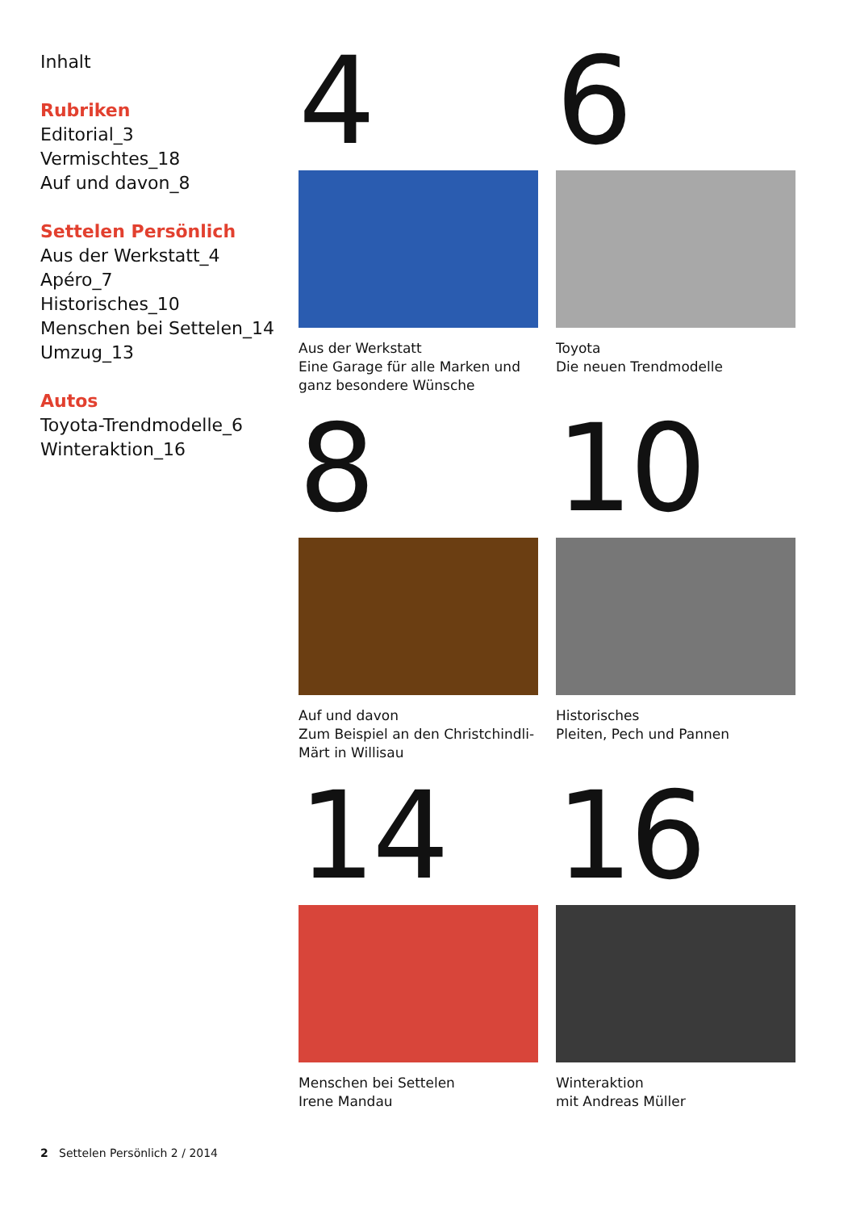Inhalt
Rubriken
Editorial_3
Vermischtes_18
Auf und davon_8
Settelen Persönlich
Aus der Werkstatt_4
Apéro_7
Historisches_10
Menschen bei Settelen_14
Umzug_13
Autos
Toyota-Trendmodelle_6
Winteraktion_16
4
Aus der Werkstatt
Eine Garage für alle Marken und ganz besondere Wünsche
6
Toyota
Die neuen Trendmodelle
8
Auf und davon
Zum Beispiel an den Christchindli-Märt in Willisau
10
Historisches
Pleiten, Pech und Pannen
14
Menschen bei Settelen
Irene Mandau
16
Winteraktion
mit Andreas Müller
2 Settelen Persönlich 2 / 2014